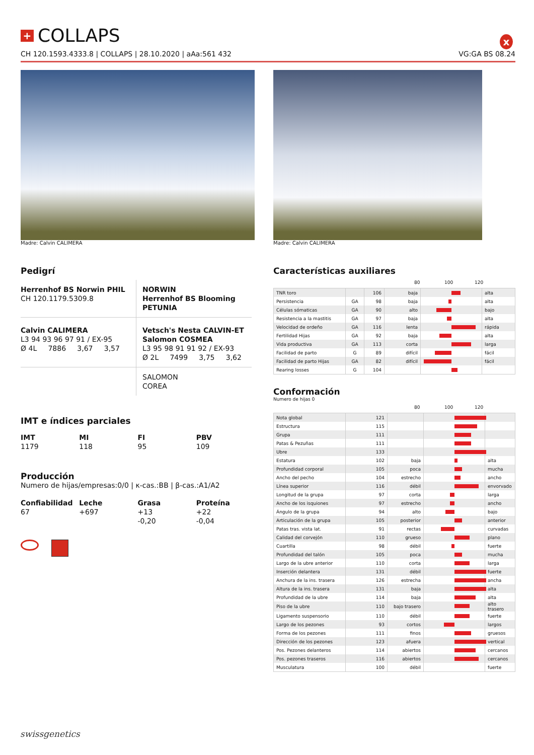x
+ COLLAPS
CH 120.1593.4333.8 | COLLAPS | 28.10.2020 | aAa:561 432 VG:GA BS 08.24
Madre: Calvin CALIMERA Madre: Calvin CALIMERA
Pedigrí
Herrenhof BS Norwin PHIL
CH 120.1179.5309.8
NORWIN
Herrenhof BS Blooming PETUNIA
Calvin CALIMERA
L3 94 93 96 97 91 / EX-95
Ø 4L 7886 3,67 3,57
Vetsch's Nesta CALVIN-ET
Salomon COSMEA
L3 95 98 91 91 92 / EX-93
Ø 2L 7499 3,75 3,62
SALOMON
COREA
IMT e índices parciales
IMT
1179
MI
118
FI
95
PBV
109
Producción
Numero de hijas/empresas:0/0 | κ-cas.:BB | β-cas.:A1/A2
Confiabilidad
67
Leche
+697
Grasa
+13
-0,20
Proteína
+22
-0,04
Características auxiliares
80 100 120
| TNR toro | | 106 | baja | | alta |
| Persistencia | GA | 98 | baja | | alta |
| Células sómaticas | GA | 90 | alto | | bajo |
| Resistencia a la mastitis | GA | 97 | baja | | alta |
| Velocidad de ordeño | GA | 116 | lenta | | rápida |
| Fertilidad Hijas | GA | 92 | baja | | alta |
| Vida productiva | GA | 113 | corta | | larga |
| Facilidad de parto | G | 89 | difícil | | fácil |
| Facilidad de parto Hijas | GA | 82 | difícil | | fácil |
| Rearing losses | G | 104 | | | |
Conformación
Numero de hijas 0
80 100 120
| Nota global | 121 | | | |
| Estructura | 115 | | | |
| Grupa | 111 | | | |
| Patas & Pezuñas | 111 | | | |
| Ubre | 133 | | | |
| Estatura | 102 | baja | | alta |
| Profundidad corporal | 105 | poca | | mucha |
| Ancho del pecho | 104 | estrecho | | ancho |
| Línea superior | 116 | débil | | envorvado |
| Longitud de la grupa | 97 | corta | | larga |
| Ancho de los isquiones | 97 | estrecho | | ancho |
| Ángulo de la grupa | 94 | alto | | bajo |
| Articulación de la grupa | 105 | posterior | | anterior |
| Patas tras. vista lat. | 91 | rectas | | curvadas |
| Calidad del corvejón | 110 | grueso | | plano |
| Cuartilla | 98 | débil | | fuerte |
| Profundidad del talón | 105 | poca | | mucha |
| Largo de la ubre anterior | 110 | corta | | larga |
| Inserción delantera | 131 | débil | | fuerte |
| Anchura de la ins. trasera | 126 | estrecha | | ancha |
| Altura de la ins. trasera | 131 | baja | | alta |
| Profundidad de la ubre | 114 | baja | | alta |
| Piso de la ubre | 110 | bajo trasero | | alto trasero |
| Ligamento suspensorio | 110 | débil | | fuerte |
| Largo de los pezones | 93 | cortos | | largos |
| Forma de los pezones | 111 | finos | | gruesos |
| Dirección de los pezones | 123 | afuera | | vertical |
| Pos. Pezones delanteros | 114 | abiertos | | cercanos |
| Pos. pezones traseros | 116 | abiertos | | cercanos |
| Musculatura | 100 | débil | | fuerte |
swissgenetics